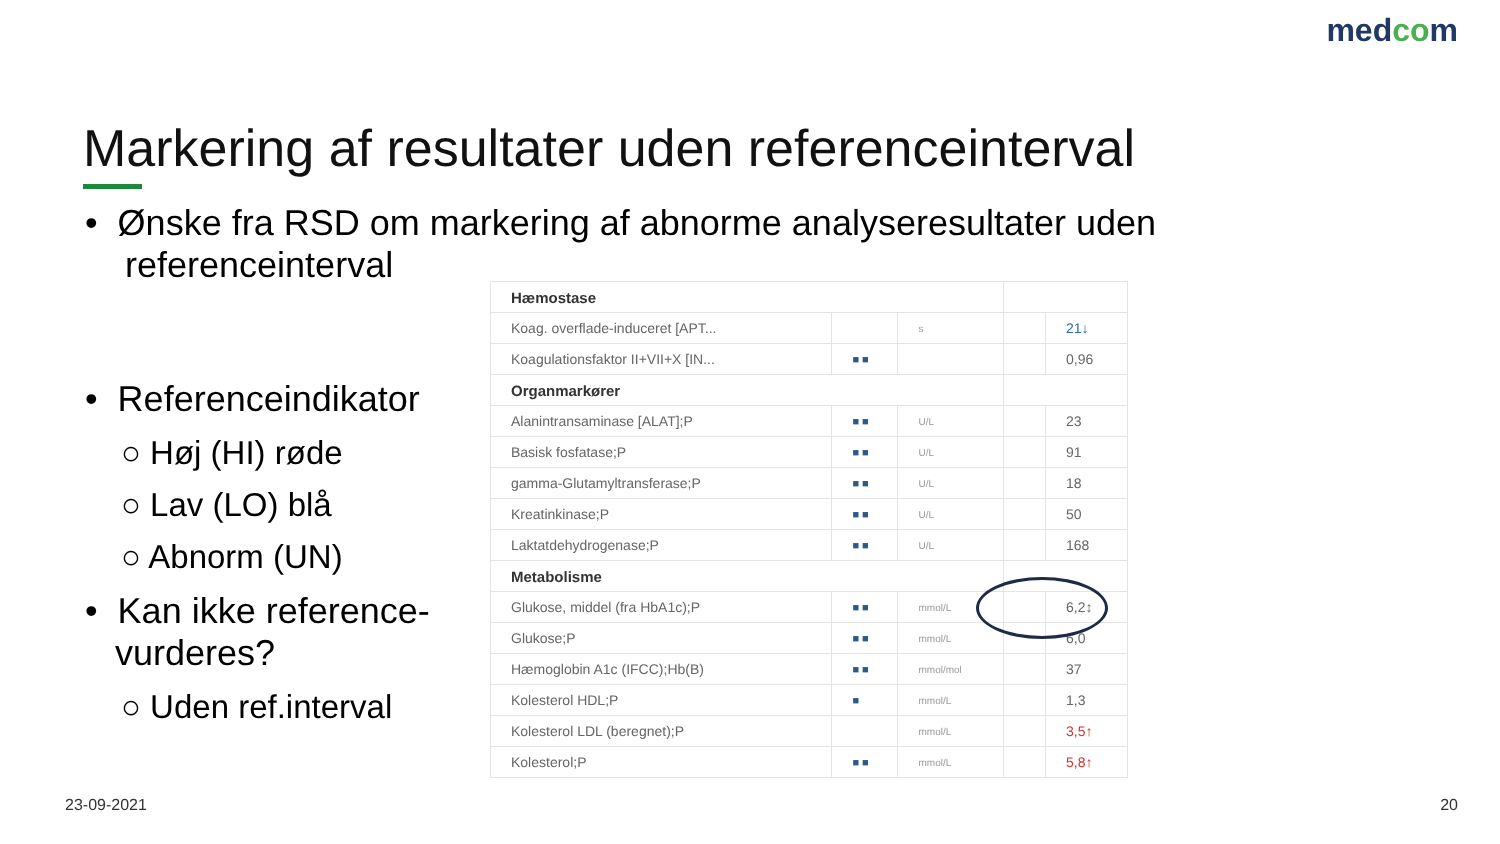medcom
Markering af resultater uden referenceinterval
• Ønske fra RSD om markering af abnorme analyseresultater uden
referenceinterval
• Referenceindikator
○ Høj (HI) røde
○ Lav (LO) blå
○ Abnorm (UN)
• Kan ikke reference-
vurderes?
○ Uden ref.interval
| Hæmostase | | | | |
| Koag. overflade-induceret [APT... | | s | | 21↓ |
| Koagulationsfaktor II+VII+X [IN... | ■ ■ | | | 0,96 |
| Organmarkører | | | | |
| Alanintransaminase [ALAT];P | ■ ■ | U/L | | 23 |
| Basisk fosfatase;P | ■ ■ | U/L | | 91 |
| gamma-Glutamyltransferase;P | ■ ■ | U/L | | 18 |
| Kreatinkinase;P | ■ ■ | U/L | | 50 |
| Laktatdehydrogenase;P | ■ ■ | U/L | | 168 |
| Metabolisme | | | | |
| Glukose, middel (fra HbA1c);P | ■ ■ | mmol/L | | 6,2↕ |
| Glukose;P | ■ ■ | mmol/L | | 6,0 |
| Hæmoglobin A1c (IFCC);Hb(B) | ■ ■ | mmol/mol | | 37 |
| Kolesterol HDL;P | ■ | mmol/L | | 1,3 |
| Kolesterol LDL (beregnet);P | | mmol/L | | 3,5↑ |
| Kolesterol;P | ■ ■ | mmol/L | | 5,8↑ |
23-09-2021 20